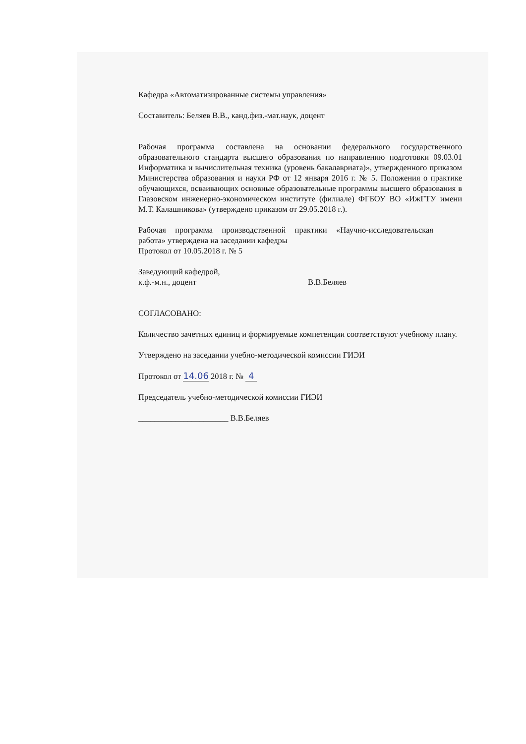Кафедра «Автоматизированные системы управления»
Составитель: Беляев В.В., канд.физ.-мат.наук, доцент
Рабочая программа составлена на основании федерального государственного образовательного стандарта высшего образования по направлению подготовки 09.03.01 Информатика и вычислительная техника (уровень бакалавриата)», утвержденного приказом Министерства образования и науки РФ от 12 января 2016 г. № 5. Положения о практике обучающихся, осваивающих основные образовательные программы высшего образования в Глазовском инженерно-экономическом институте (филиале) ФГБОУ ВО «ИжГТУ имени М.Т. Калашникова» (утверждено приказом от 29.05.2018 г.).
Рабочая программа производственной практики «Научно-исследовательская работа» утверждена на заседании кафедры
Протокол от 10.05.2018 г. № 5
Заведующий кафедрой,
к.ф.-м.н., доцент В.В.Беляев
СОГЛАСОВАНО:
Количество зачетных единиц и формируемые компетенции соответствуют учебному плану.
Утверждено на заседании учебно-методической комиссии ГИЭИ
Протокол от 14.06 2018 г. № 4
Председатель учебно-методической комиссии ГИЭИ
______________________ В.В.Беляев